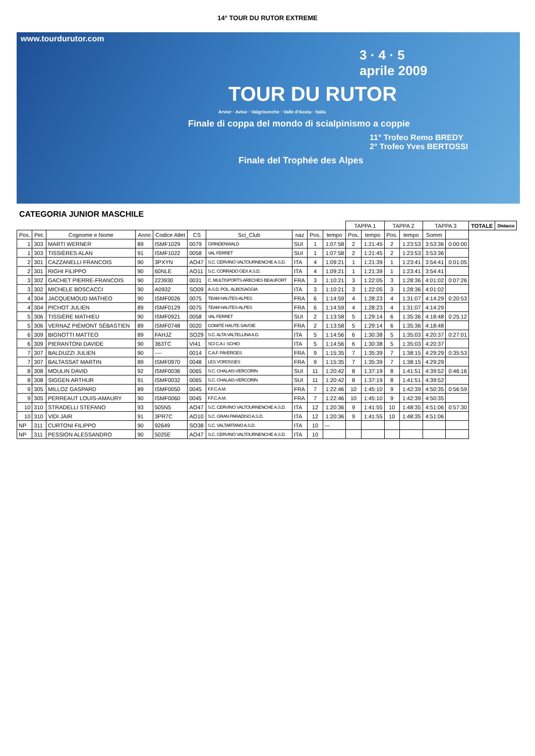14° TOUR DU RUTOR EXTREME
www.tourdurutor.com
3 · 4 · 5
aprile 2009
TOUR DU RUTOR
Arvier · Avise · Valgrisenche · Valle d'Aosta · Italia
Finale di coppa del mondo di scialpinismo a coppie
11° Trofeo Remo BREDY
2° Trofeo Yves BERTOSSI
Finale del Trophée des Alpes
CATEGORIA JUNIOR MASCHILE
| | | | | | | | | | | TAPPA 1 | | TAPPA 2 | | TAPPA 3 | | TOTALE | Distacco |
| Pos. | Pet. | Cognome e Nome | Anno | Codice Atlet | CS | Sci_Club | naz | Pos. | tempo | Pos. | tempo | Pos. | tempo | Somm | | | |
| 1 | 303 | MARTI WERNER | 89 | ISMF1029 | 0079 | GRINDENWALD | SUI | 1 | 1:07:58 | 2 | 1:21:45 | 2 | 1:23:53 | 3:53:36 | 0:00:00 | | |
| 1 | 303 | TISSIÈRES ALAN | 91 | ISMF1022 | 0058 | VAL FERRET | SUI | 1 | 1:07:58 | 2 | 1:21:45 | 2 | 1:23:53 | 3:53:36 | | | |
| 2 | 301 | CAZZANELLI FRANCOIS | 90 | 3PXYN | AO47 | S.C. CERVINO VALTOURNENCHE A.S.D. | ITA | 4 | 1:09:21 | 1 | 1:21:39 | 1 | 1:23:41 | 3:54:41 | 0:01:05 | | |
| 2 | 301 | RIGHI FILIPPO | 90 | 60NLE | AO11 | S.C. CORRADO GEX A.S.D. | ITA | 4 | 1:09:21 | 1 | 1:21:39 | 1 | 1:23:41 | 3:54:41 | | | |
| 3 | 302 | GACHET PIERRE-FRANCOIS | 90 | 223930 | 0031 | C. MULTISPORTS ARECHES BEAUFORT | FRA | 3 | 1:10:21 | 3 | 1:22:05 | 3 | 1:28:36 | 4:01:02 | 0:07:26 | | |
| 3 | 302 | MICHELE BOSCACCI | 90 | A0932 | SO09 | A.S.D. POL. ALBOSAGGIA | ITA | 3 | 1:10:21 | 3 | 1:22:05 | 3 | 1:28:36 | 4:01:02 | | | |
| 4 | 304 | JACQUEMOUD MATHÉO | 90 | ISMF0026 | 0075 | TEAM HAUTES-ALPES | FRA | 6 | 1:14:59 | 4 | 1:28:23 | 4 | 1:31:07 | 4:14:29 | 0:20:53 | | |
| 4 | 304 | PICHOT JULIEN | 89 | ISMF0129 | 0075 | TEAM HAUTES-ALPES | FRA | 6 | 1:14:59 | 4 | 1:28:23 | 4 | 1:31:07 | 4:14:29 | | | |
| 5 | 306 | TISSIÈRE MATHIEU | 90 | ISMF0921 | 0058 | VAL FERRET | SUI | 2 | 1:13:58 | 5 | 1:29:14 | 6 | 1:35:36 | 4:18:48 | 0:25:12 | | |
| 5 | 306 | VERNAZ PIÉMONT SÉBASTIEN | 89 | ISMF0748 | 0020 | COMITÉ HAUTE-SAVOIE | FRA | 2 | 1:13:58 | 5 | 1:29:14 | 6 | 1:35:36 | 4:18:48 | | | |
| 6 | 309 | BIGNOTTI MATTEO | 89 | FAHJZ | SO29 | S.C. ALTA VALTELLINA A.D. | ITA | 5 | 1:14:56 | 6 | 1:30:38 | 5 | 1:35:03 | 4:20:37 | 0:27:01 | | |
| 6 | 309 | PIERANTONI DAVIDE | 90 | 363TC | VI41 | SCI C.A.I. SCHIO | ITA | 5 | 1:14:56 | 6 | 1:30:38 | 5 | 1:35:03 | 4:20:37 | | | |
| 7 | 307 | BALDUZZI JULIEN | 90 | ---- | 0014 | C.A.F. FAVERGES | FRA | 9 | 1:15:35 | 7 | 1:35:39 | 7 | 1:38:15 | 4:29:29 | 0:35:53 | | |
| 7 | 307 | BALTASSAT MARTIN | 89 | ISMF0970 | 0048 | LES VOROSSES | FRA | 9 | 1:15:35 | 7 | 1:35:39 | 7 | 1:38:15 | 4:29:29 | | | |
| 8 | 308 | MOULIN DAVID | 92 | ISMF0036 | 0065 | S.C. CHALAIS-VERCORIN | SUI | 11 | 1:20:42 | 8 | 1:37:19 | 8 | 1:41:51 | 4:39:52 | 0:46:16 | | |
| 8 | 308 | SIGGEN ARTHUR | 91 | ISMF0032 | 0065 | S.C. CHALAIS-VERCORIN | SUI | 11 | 1:20:42 | 8 | 1:37:19 | 8 | 1:41:51 | 4:39:52 | | | |
| 9 | 305 | MILLOZ GASPARD | 89 | ISMF0050 | 0045 | F.F.C.A.M. | FRA | 7 | 1:22:46 | 10 | 1:45:10 | 9 | 1:42:39 | 4:50:35 | 0:56:59 | | |
| 9 | 305 | PERREAUT LOUIS-AMAURY | 90 | ISMF0060 | 0045 | F.F.C.A.M. | FRA | 7 | 1:22:46 | 10 | 1:45:10 | 9 | 1:42:39 | 4:50:35 | | | |
| 10 | 310 | STRADELLI STEFANO | 93 | 505N5 | AO47 | S.C. CERVINO VALTOURNENCHE A.S.D. | ITA | 12 | 1:20:36 | 9 | 1:41:55 | 10 | 1:48:35 | 4:51:06 | 0:57:30 | | |
| 10 | 310 | VIDI JAIR | 91 | 3PR7C | AO10 | S.C. GRAN PARADISO A.S.D. | ITA | 12 | 1:20:36 | 9 | 1:41:55 | 10 | 1:48:35 | 4:51:06 | | | |
| NP | 311 | CURTONI FILIPPO | 90 | 92649 | SO38 | S.C. VALTARTANO A.S.D. | ITA | 10 | --- | | | | | | | | |
| NP | 311 | PESSION ALESSANDRO | 90 | 5025E | AO47 | S.C. CERVINO VALTOURNENCHE A.S.D. | ITA | 10 | | | | | | | | | |